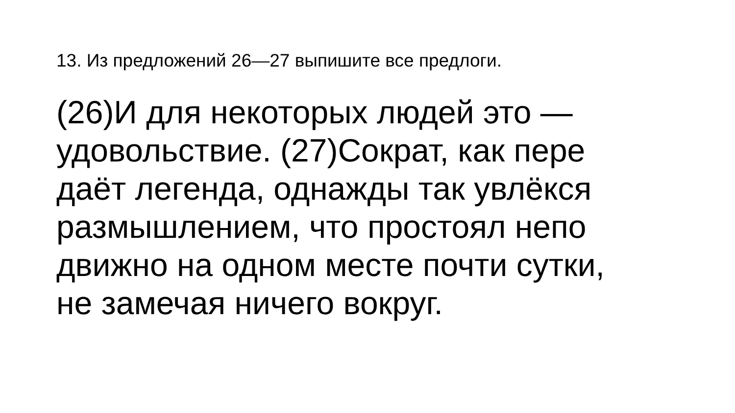13. Из предложений 26—27 выпишите все предлоги.
(26)И для некоторых людей это —
удовольствие. (27)Сократ, как пере
даёт легенда, однажды так увлёкся
размышлением, что простоял непо
движно на одном месте почти сутки,
не замечая ничего вокруг.